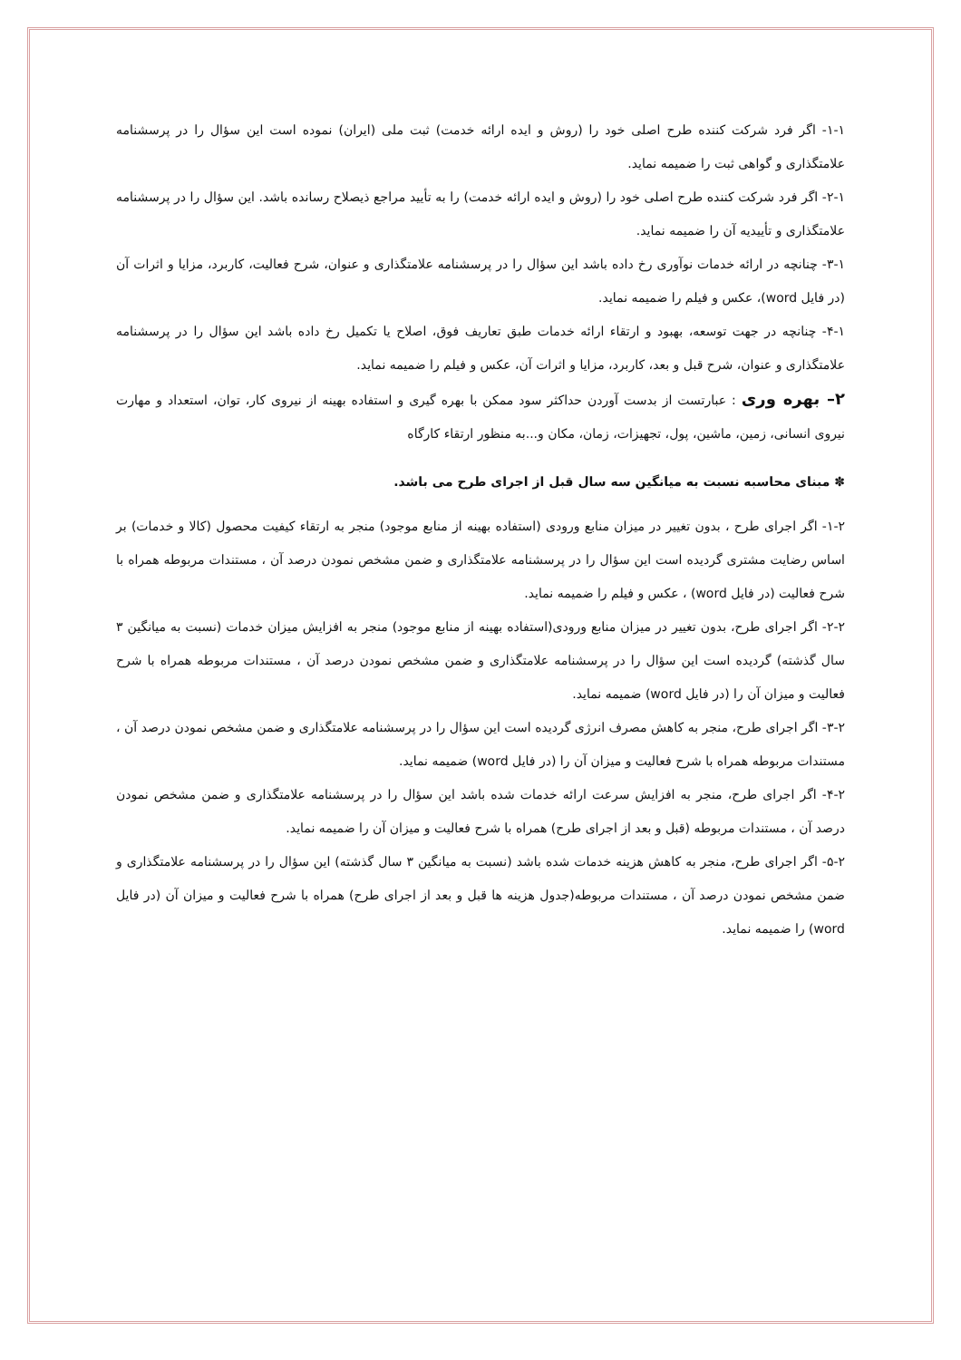۱-۱- اگر فرد شرکت کننده طرح اصلی خود را (روش و ایده ارائه خدمت) ثبت ملی (ایران) نموده است این سؤال را در پرسشنامه علامتگذاری و گواهی ثبت را ضمیمه نماید.
۲-۱- اگر فرد شرکت کننده طرح اصلی خود را (روش و ایده ارائه خدمت) را به تأیید مراجع ذیصلاح رسانده باشد. این سؤال را در پرسشنامه علامتگذاری و تأییدیه آن را ضمیمه نماید.
۳-۱- چنانچه در ارائه خدمات نوآوری رخ داده باشد این سؤال را در پرسشنامه علامتگذاری و عنوان، شرح فعالیت، کاربرد، مزایا و اثرات آن (در فایل word)، عکس و فیلم را ضمیمه نماید.
۴-۱- چنانچه در جهت توسعه، بهبود و ارتقاء ارائه خدمات طبق تعاریف فوق، اصلاح یا تکمیل رخ داده باشد این سؤال را در پرسشنامه علامتگذاری و عنوان، شرح قبل و بعد، کاربرد، مزایا و اثرات آن، عکس و فیلم را ضمیمه نماید.
۲– بهره وری : عبارتست از بدست آوردن حداکثر سود ممکن با بهره گیری و استفاده بهینه از نیروی کار، توان، استعداد و مهارت نیروی انسانی، زمین، ماشین، پول، تجهیزات، زمان، مکان و...به منظور ارتقاء کارگاه
✽ مبنای محاسبه نسبت به میانگین سه سال قبل از اجرای طرح می باشد.
۱-۲- اگر اجرای طرح ، بدون تغییر در میزان منابع ورودی (استفاده بهینه از منابع موجود) منجر به ارتقاء کیفیت محصول (کالا و خدمات) بر اساس رضایت مشتری گردیده است این سؤال را در پرسشنامه علامتگذاری و ضمن مشخص نمودن درصد آن ، مستندات مربوطه همراه با شرح فعالیت (در فایل word) ، عکس و فیلم را ضمیمه نماید.
۲-۲- اگر اجرای طرح، بدون تغییر در میزان منابع ورودی(استفاده بهینه از منابع موجود) منجر به افزایش میزان خدمات (نسبت به میانگین ۳ سال گذشته) گردیده است این سؤال را در پرسشنامه علامتگذاری و ضمن مشخص نمودن درصد آن ، مستندات مربوطه همراه با شرح فعالیت و میزان آن را (در فایل word) ضمیمه نماید.
۳-۲- اگر اجرای طرح، منجر به کاهش مصرف انرژی گردیده است این سؤال را در پرسشنامه علامتگذاری و ضمن مشخص نمودن درصد آن ، مستندات مربوطه همراه با شرح فعالیت و میزان آن را (در فایل word) ضمیمه نماید.
۴-۲- اگر اجرای طرح، منجر به افزایش سرعت ارائه خدمات شده باشد این سؤال را در پرسشنامه علامتگذاری و ضمن مشخص نمودن درصد آن ، مستندات مربوطه (قبل و بعد از اجرای طرح) همراه با شرح فعالیت و میزان آن را ضمیمه نماید.
۵-۲- اگر اجرای طرح، منجر به کاهش هزینه خدمات شده باشد (نسبت به میانگین ۳ سال گذشته) این سؤال را در پرسشنامه علامتگذاری و ضمن مشخص نمودن درصد آن ، مستندات مربوطه(جدول هزینه ها قبل و بعد از اجرای طرح) همراه با شرح فعالیت و میزان آن (در فایل word) را ضمیمه نماید.